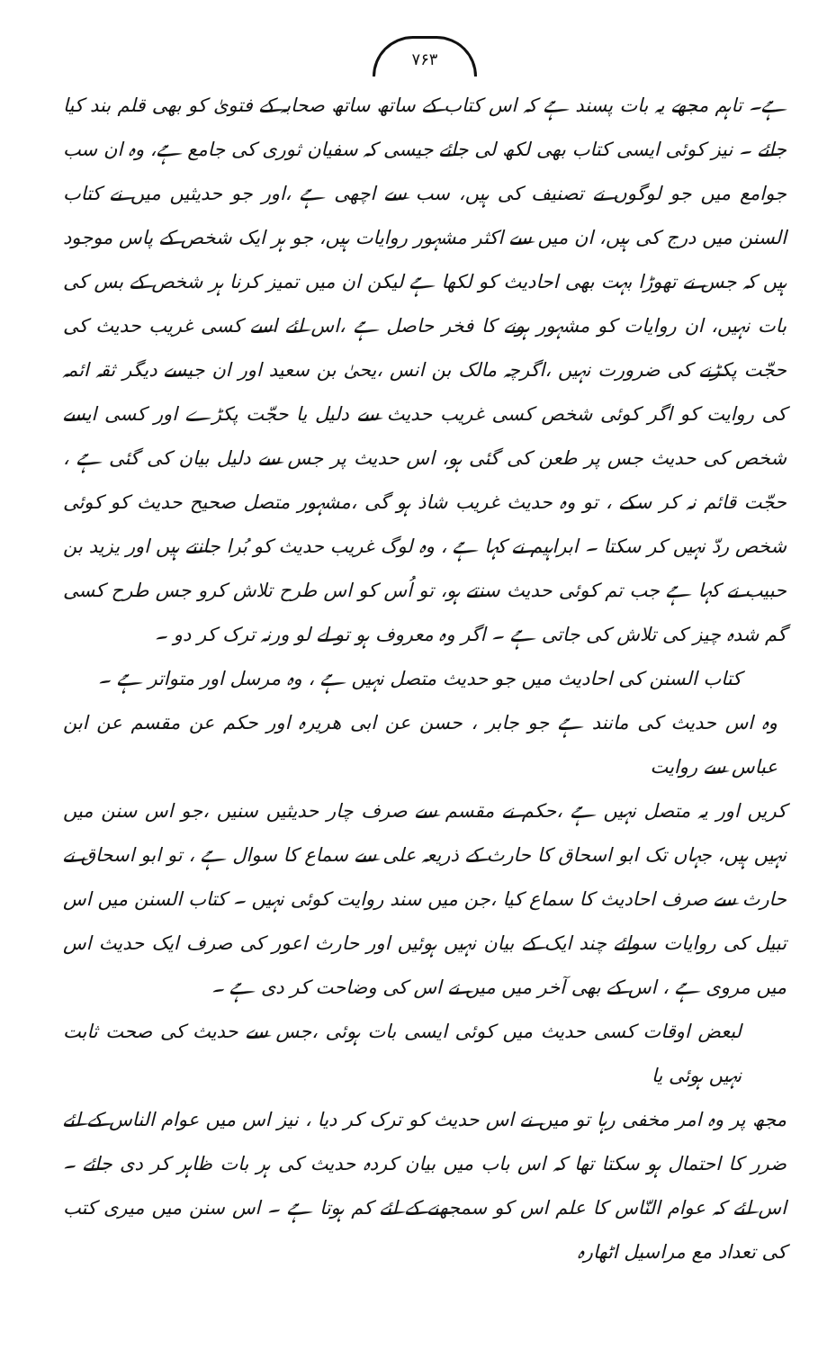۷۶۳
ہے۔ تاہم مجھے یہ بات پسند ہے کہ اس کتاب کے ساتھ ساتھ صحابہ کے فتویٰ کو بھی قلم بند کیا جائے ۔ نیز کوئی ایسی کتاب بھی لکھ لی جائے جیسی کہ سفیان ثوری کی جامع ہے، وہ ان سب جوامع میں جو لوگوں نے تصنیف کی ہیں، سب سے اچھی ہے ،اور جو حدیثیں میں نے کتاب السنن میں درج کی ہیں، ان میں سے اکثر مشہور روایات ہیں، جو ہر ایک شخص کے پاس موجود ہیں کہ جس نے تھوڑا بہت بھی احادیث کو لکھا ہے لیکن ان میں تمیز کرنا ہر شخص کے بس کی بات نہیں، ان روایات کو مشہور ہونے کا فخر حاصل ہے ،اس لئے اسے کسی غریب حدیث کی حجّت پکڑنے کی ضرورت نہیں ،اگرچہ مالک بن انس ،یحیٰ بن سعید اور ان جیسے دیگر ثقہ ائمہ کی روایت کو اگر کوئی شخص کسی غریب حدیث سے دلیل یا حجّت پکڑے اور کسی ایسے شخص کی حدیث جس پر طعن کی گئی ہو، اس حدیث پر جس سے دلیل بیان کی گئی ہے ، حجّت قائم نہ کر سکے ، تو وہ حدیث غریب شاذ ہو گی ،مشہور متصل صحیح حدیث کو کوئی شخص ردّ نہیں کر سکتا ۔ ابراہیم نے کہا ہے ، وہ لوگ غریب حدیث کو بُرا جانتے ہیں اور یزید بن حبیب نے کہا ہے جب تم کوئی حدیث سنتے ہو، تو اُس کو اس طرح تلاش کرو جس طرح کسی گم شدہ چیز کی تلاش کی جاتی ہے ۔ اگر وہ معروف ہو تو لے لو ورنہ ترک کر دو ۔
کتاب السنن کی احادیث میں جو حدیث متصل نہیں ہے ، وہ مرسل اور متواتر ہے ۔
وہ اس حدیث کی مانند ہے جو جابر ، حسن عن ابی ھریرہ اور حکم عن مقسم عن ابن عباس سے روایت
کریں اور یہ متصل نہیں ہے ،حکم نے مقسم سے صرف چار حدیثیں سنیں ،جو اس سنن میں نہیں ہیں، جہاں تک ابو اسحاق کا حارث کے ذریعہ علی سے سماع کا سوال ہے ، تو ابو اسحاق نے حارث سے صرف احادیث کا سماع کیا ،جن میں سند روایت کوئی نہیں ۔ کتاب السنن میں اس تبیل کی روایات سوائے چند ایک کے بیان نہیں ہوئیں اور حارث اعور کی صرف ایک حدیث اس میں مروی ہے ، اس کے بھی آخر میں میں نے اس کی وضاحت کر دی ہے ۔
لبعض اوقات کسی حدیث میں کوئی ایسی بات ہوئی ،جس سے حدیث کی صحت ثابت نہیں ہوئی یا
مجھ پر وہ امر مخفی رہا تو میں نے اس حدیث کو ترک کر دیا ، نیز اس میں عوام الناس کے لئے ضرر کا احتمال ہو سکتا تھا کہ اس باب میں بیان کردہ حدیث کی ہر بات ظاہر کر دی جائے ۔ اس لئے کہ عوام النّاس کا علم اس کو سمجھنے کے لئے کم ہوتا ہے ۔ اس سنن میں میری کتب کی تعداد مع مراسیل اٹھارہ